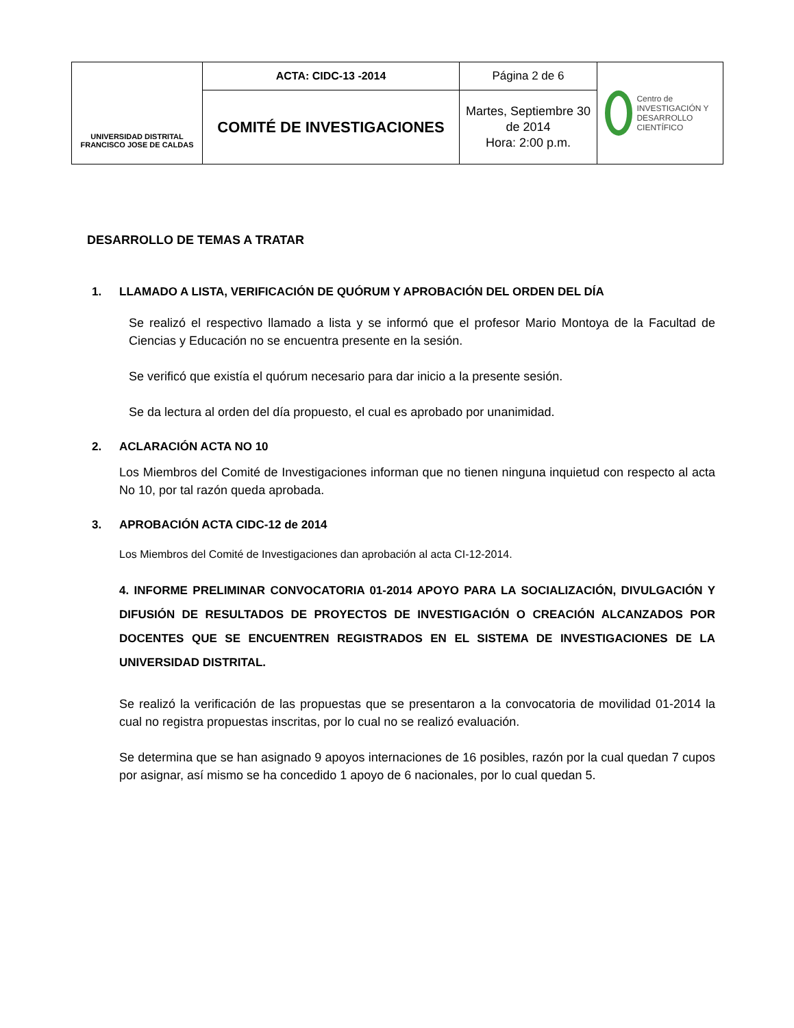| UNIVERSIDAD DISTRITAL FRANCISCO JOSE DE CALDAS | ACTA: CIDC-13 -2014 | Página 2 de 6 | Centro de INVESTIGACIÓN Y DESARROLLO CIENTÍFICO |
| | COMITÉ DE INVESTIGACIONES | Martes, Septiembre 30 de 2014 Hora: 2:00 p.m. | |
DESARROLLO DE TEMAS A TRATAR
1. LLAMADO A LISTA, VERIFICACIÓN DE QUÓRUM Y APROBACIÓN DEL ORDEN DEL DÍA
Se realizó el respectivo llamado a lista y se informó que el profesor Mario Montoya de la Facultad de Ciencias y Educación no se encuentra presente en la sesión.
Se verificó que existía el quórum necesario para dar inicio a la presente sesión.
Se da lectura al orden del día propuesto, el cual es aprobado por unanimidad.
2. ACLARACIÓN ACTA NO 10
Los Miembros del Comité de Investigaciones informan que no tienen ninguna inquietud con respecto al acta No 10, por tal razón queda aprobada.
3. APROBACIÓN ACTA CIDC-12 de 2014
Los Miembros del Comité de Investigaciones dan aprobación al acta CI-12-2014.
4. INFORME PRELIMINAR CONVOCATORIA 01-2014 APOYO PARA LA SOCIALIZACIÓN, DIVULGACIÓN Y DIFUSIÓN DE RESULTADOS DE PROYECTOS DE INVESTIGACIÓN O CREACIÓN ALCANZADOS POR DOCENTES QUE SE ENCUENTREN REGISTRADOS EN EL SISTEMA DE INVESTIGACIONES DE LA UNIVERSIDAD DISTRITAL.
Se realizó la verificación de las propuestas que se presentaron a la convocatoria de movilidad 01-2014 la cual no registra propuestas inscritas, por lo cual no se realizó evaluación.
Se determina que se han asignado 9 apoyos internaciones de 16 posibles, razón por la cual quedan 7 cupos por asignar, así mismo se ha concedido 1 apoyo de 6 nacionales, por lo cual quedan 5.